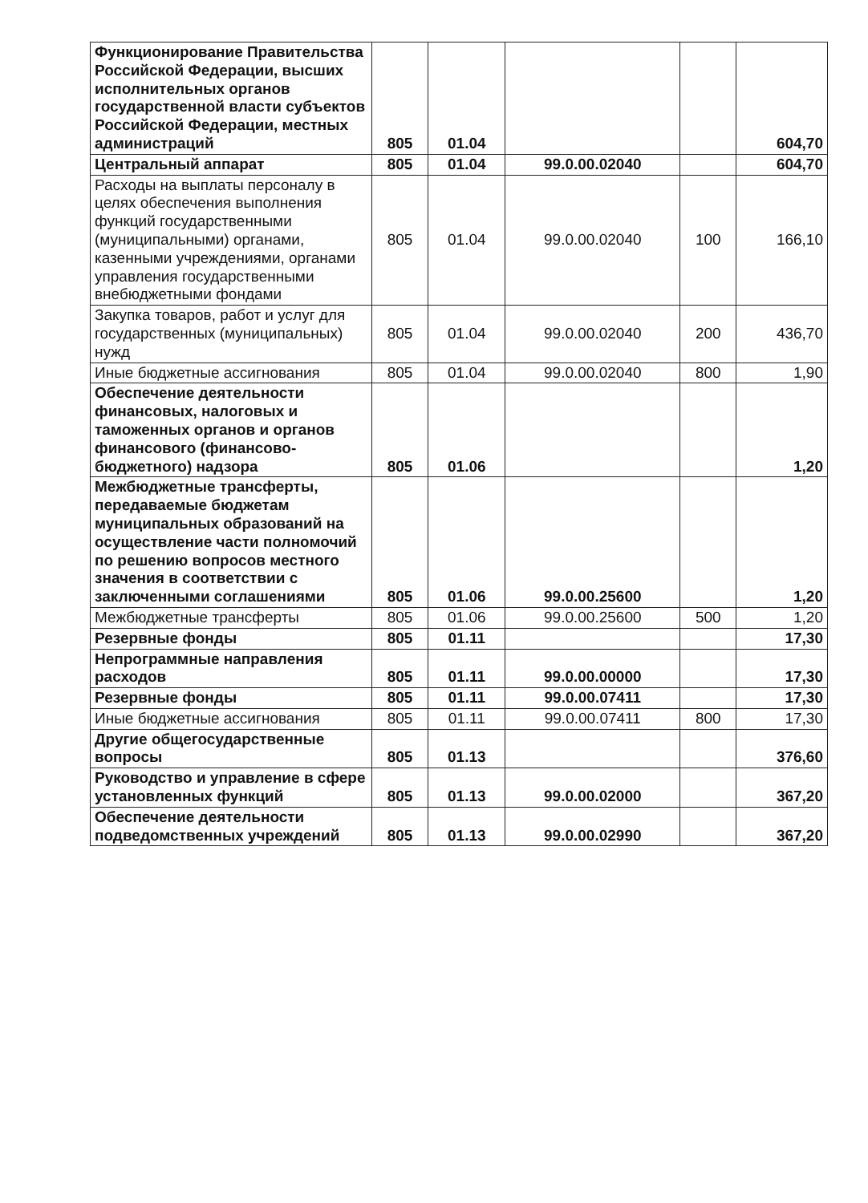| Функционирование Правительства Российской Федерации, высших исполнительных органов государственной власти субъектов Российской Федерации, местных администраций | 805 | 01.04 | | | 604,70 |
| Центральный аппарат | 805 | 01.04 | 99.0.00.02040 | | 604,70 |
| Расходы на выплаты персоналу в целях обеспечения выполнения функций государственными (муниципальными) органами, казенными учреждениями, органами управления государственными внебюджетными фондами | 805 | 01.04 | 99.0.00.02040 | 100 | 166,10 |
| Закупка товаров, работ и услуг для государственных (муниципальных) нужд | 805 | 01.04 | 99.0.00.02040 | 200 | 436,70 |
| Иные бюджетные ассигнования | 805 | 01.04 | 99.0.00.02040 | 800 | 1,90 |
| Обеспечение деятельности финансовых, налоговых и таможенных органов и органов финансового (финансово-бюджетного) надзора | 805 | 01.06 | | | 1,20 |
| Межбюджетные трансферты, передаваемые бюджетам муниципальных образований на осуществление части полномочий по решению вопросов местного значения в соответствии с заключенными соглашениями | 805 | 01.06 | 99.0.00.25600 | | 1,20 |
| Межбюджетные трансферты | 805 | 01.06 | 99.0.00.25600 | 500 | 1,20 |
| Резервные фонды | 805 | 01.11 | | | 17,30 |
| Непрограммные направления расходов | 805 | 01.11 | 99.0.00.00000 | | 17,30 |
| Резервные фонды | 805 | 01.11 | 99.0.00.07411 | | 17,30 |
| Иные бюджетные ассигнования | 805 | 01.11 | 99.0.00.07411 | 800 | 17,30 |
| Другие общегосударственные вопросы | 805 | 01.13 | | | 376,60 |
| Руководство и управление в сфере установленных функций | 805 | 01.13 | 99.0.00.02000 | | 367,20 |
| Обеспечение деятельности подведомственных учреждений | 805 | 01.13 | 99.0.00.02990 | | 367,20 |